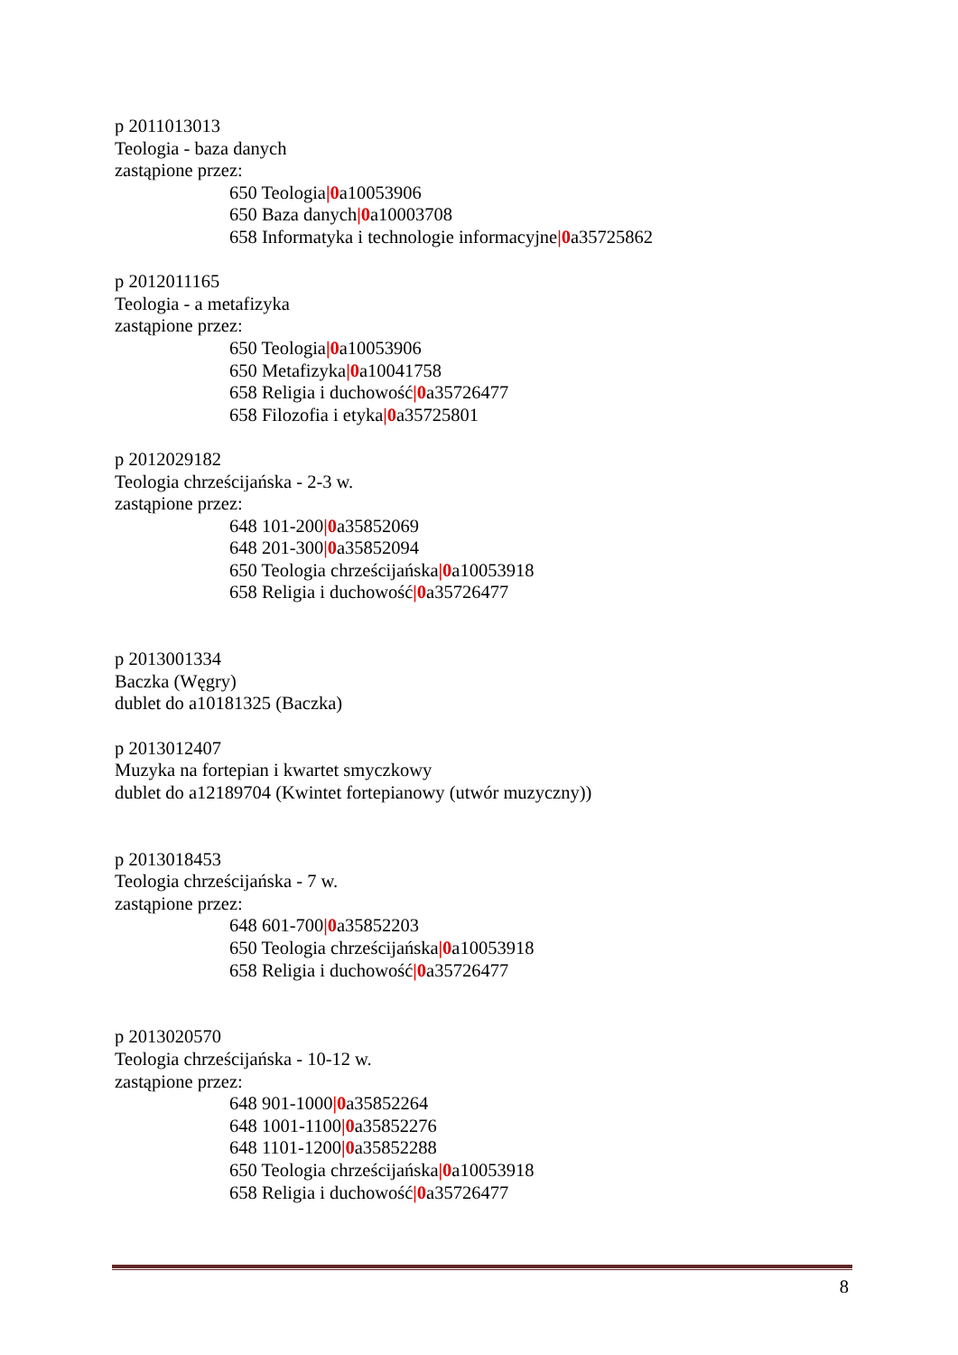p 2011013013
Teologia - baza danych
zastąpione przez:
650 Teologia|0a10053906
650 Baza danych|0a10003708
658 Informatyka i technologie informacyjne|0a35725862
p 2012011165
Teologia - a metafizyka
zastąpione przez:
650 Teologia|0a10053906
650 Metafizyka|0a10041758
658 Religia i duchowość|0a35726477
658 Filozofia i etyka|0a35725801
p 2012029182
Teologia chrześcijańska - 2-3 w.
zastąpione przez:
648 101-200|0a35852069
648 201-300|0a35852094
650 Teologia chrześcijańska|0a10053918
658 Religia i duchowość|0a35726477
p 2013001334
Baczka (Węgry)
dublet do a10181325 (Baczka)
p 2013012407
Muzyka na fortepian i kwartet smyczkowy
dublet do a12189704 (Kwintet fortepianowy (utwór muzyczny))
p 2013018453
Teologia chrześcijańska - 7 w.
zastąpione przez:
648 601-700|0a35852203
650 Teologia chrześcijańska|0a10053918
658 Religia i duchowość|0a35726477
p 2013020570
Teologia chrześcijańska - 10-12 w.
zastąpione przez:
648 901-1000|0a35852264
648 1001-1100|0a35852276
648 1101-1200|0a35852288
650 Teologia chrześcijańska|0a10053918
658 Religia i duchowość|0a35726477
8